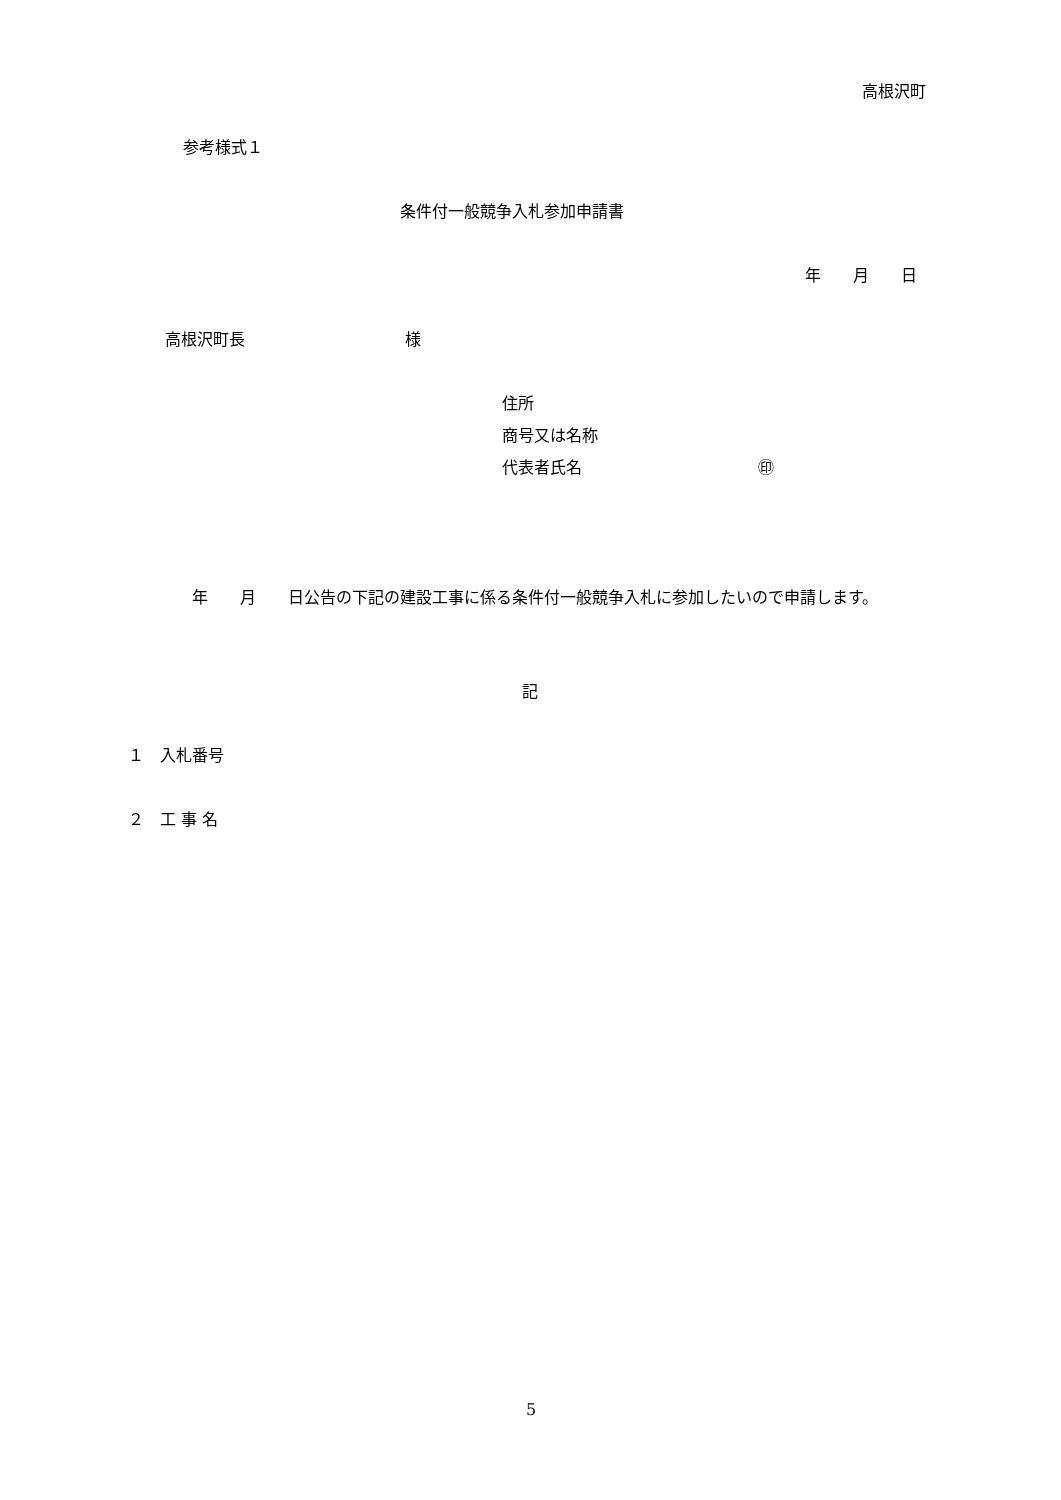高根沢町
参考様式１
条件付一般競争入札参加申請書
年　　月　　日
高根沢町長　　　　　　　　　　様
住所
商号又は名称
代表者氏名　　　　　　　　　　　㊞
　　　　年　　月　　日公告の下記の建設工事に係る条件付一般競争入札に参加したいので申請します。
記
１　入札番号
２　工 事 名
5